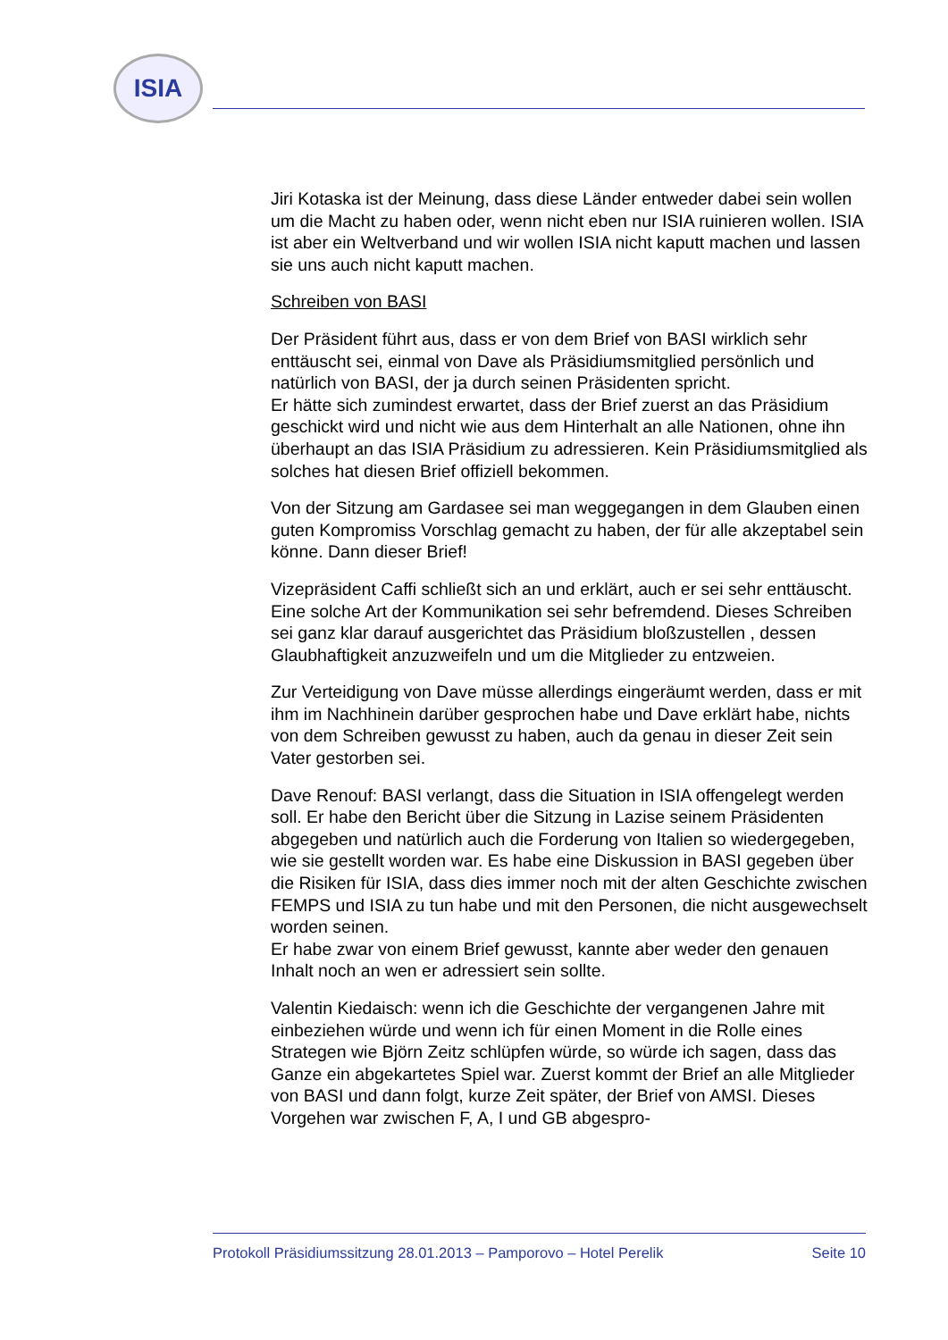ISIA
Jiri Kotaska ist der Meinung, dass diese Länder entweder dabei sein wollen um die Macht zu haben oder, wenn nicht eben nur ISIA ruinieren wollen. ISIA ist aber ein Weltverband und wir wollen ISIA nicht kaputt machen und lassen sie uns auch nicht kaputt machen.
Schreiben von BASI
Der Präsident führt aus, dass er von dem Brief von BASI wirklich sehr enttäuscht sei, einmal von Dave als Präsidiumsmitglied persönlich und natürlich von BASI, der ja durch seinen Präsidenten spricht.
Er hätte sich zumindest erwartet, dass der Brief zuerst an das Präsidium geschickt wird und nicht wie aus dem Hinterhalt an alle Nationen, ohne ihn überhaupt an das ISIA Präsidium zu adressieren. Kein Präsidiumsmitglied als solches hat diesen Brief offiziell bekommen.
Von der Sitzung am Gardasee sei man weggegangen in dem Glauben einen guten Kompromiss Vorschlag gemacht zu haben, der für alle akzeptabel sein könne. Dann dieser Brief!
Vizepräsident Caffi schließt sich an und erklärt, auch er sei sehr enttäuscht. Eine solche Art der Kommunikation sei sehr befremdend. Dieses Schreiben sei ganz klar darauf ausgerichtet das Präsidium bloßzustellen , dessen Glaubhaftigkeit anzuzweifeln und um die Mitglieder zu entzweien.
Zur Verteidigung von Dave müsse allerdings eingeräumt werden, dass er mit ihm im Nachhinein darüber gesprochen habe und Dave erklärt habe, nichts von dem Schreiben gewusst zu haben, auch da genau in dieser Zeit sein Vater gestorben sei.
Dave Renouf: BASI verlangt, dass die Situation in ISIA offengelegt werden soll. Er habe den Bericht über die Sitzung in Lazise seinem Präsidenten abgegeben und natürlich auch die Forderung von Italien so wiedergegeben, wie sie gestellt worden war. Es habe eine Diskussion in BASI gegeben über die Risiken für ISIA, dass dies immer noch mit der alten Geschichte zwischen FEMPS und ISIA zu tun habe und mit den Personen, die nicht ausgewechselt worden seinen.
Er habe zwar von einem Brief gewusst, kannte aber weder den genauen Inhalt noch an wen er adressiert sein sollte.
Valentin Kiedaisch: wenn ich die Geschichte der vergangenen Jahre mit einbeziehen würde und wenn ich für einen Moment in die Rolle eines Strategen wie Björn Zeitz schlüpfen würde, so würde ich sagen, dass das Ganze ein abgekartetes Spiel war. Zuerst kommt der Brief an alle Mitglieder von BASI und dann folgt, kurze Zeit später, der Brief von AMSI. Dieses Vorgehen war zwischen F, A, I und GB abgespro-
Protokoll Präsidiumssitzung 28.01.2013 – Pamporovo – Hotel Perelik Seite 10